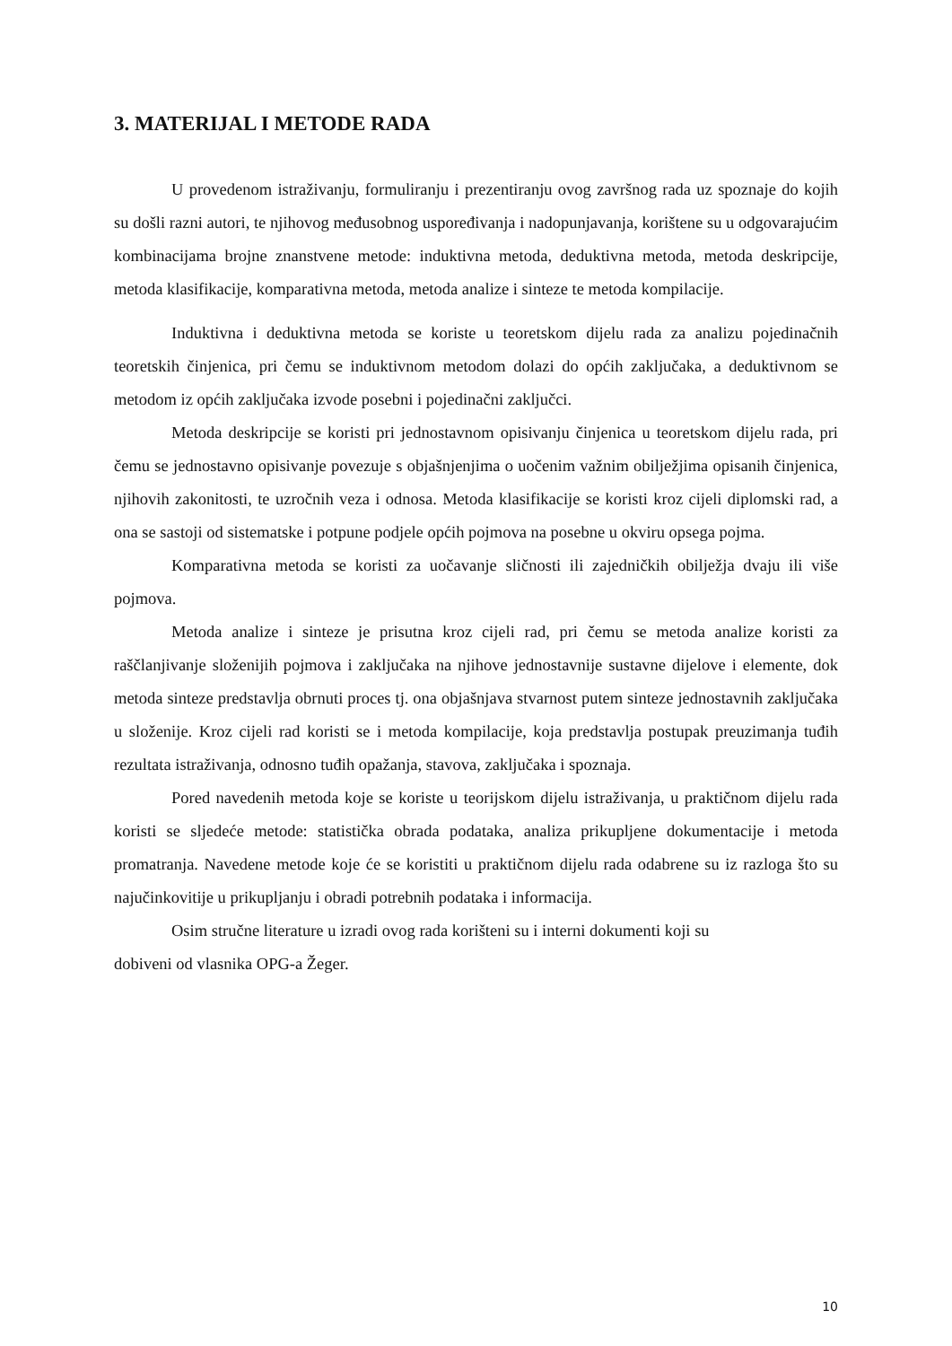3. MATERIJAL I METODE RADA
U provedenom istraživanju, formuliranju i prezentiranju ovog završnog rada uz spoznaje do kojih su došli razni autori, te njihovog međusobnog uspoređivanja i nadopunjavanja, korištene su u odgovarajućim kombinacijama brojne znanstvene metode: induktivna metoda, deduktivna metoda, metoda deskripcije, metoda klasifikacije, komparativna metoda, metoda analize i sinteze te metoda kompilacije.
Induktivna i deduktivna metoda se koriste u teoretskom dijelu rada za analizu pojedinačnih teoretskih činjenica, pri čemu se induktivnom metodom dolazi do općih zaključaka, a deduktivnom se metodom iz općih zaključaka izvode posebni i pojedinačni zaključci.
Metoda deskripcije se koristi pri jednostavnom opisivanju činjenica u teoretskom dijelu rada, pri čemu se jednostavno opisivanje povezuje s objašnjenjima o uočenim važnim obilježjima opisanih činjenica, njihovih zakonitosti, te uzročnih veza i odnosa. Metoda klasifikacije se koristi kroz cijeli diplomski rad, a ona se sastoji od sistematske i potpune podjele općih pojmova na posebne u okviru opsega pojma.
Komparativna metoda se koristi za uočavanje sličnosti ili zajedničkih obilježja dvaju ili više pojmova.
Metoda analize i sinteze je prisutna kroz cijeli rad, pri čemu se metoda analize koristi za raščlanjivanje složenijih pojmova i zaključaka na njihove jednostavnije sustavne dijelove i elemente, dok metoda sinteze predstavlja obrnuti proces tj. ona objašnjava stvarnost putem sinteze jednostavnih zaključaka u složenije. Kroz cijeli rad koristi se i metoda kompilacije, koja predstavlja postupak preuzimanja tuđih rezultata istraživanja, odnosno tuđih opažanja, stavova, zaključaka i spoznaja.
Pored navedenih metoda koje se koriste u teorijskom dijelu istraživanja, u praktičnom dijelu rada koristi se sljedeće metode: statistička obrada podataka, analiza prikupljene dokumentacije i metoda promatranja. Navedene metode koje će se koristiti u praktičnom dijelu rada odabrene su iz razloga što su najučinkovitije u prikupljanju i obradi potrebnih podataka i informacija.
Osim stručne literature u izradi ovog rada korišteni su i interni dokumenti koji su
dobiveni od vlasnika OPG-a Žeger.
10